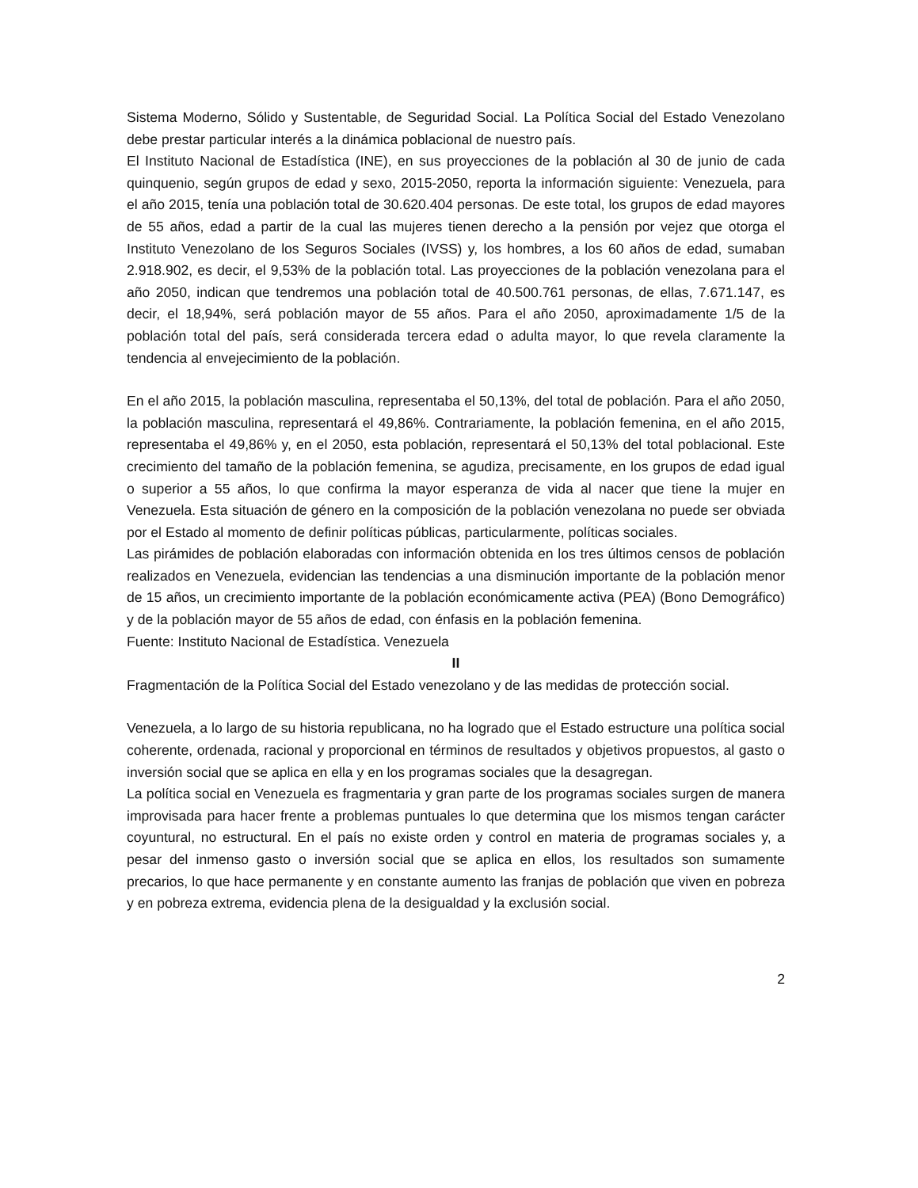Sistema Moderno, Sólido y Sustentable, de Seguridad Social. La Política Social del Estado Venezolano debe prestar particular interés a la dinámica poblacional de nuestro país.
El Instituto Nacional de Estadística (INE), en sus proyecciones de la población al 30 de junio de cada quinquenio, según grupos de edad y sexo, 2015-2050, reporta la información siguiente: Venezuela, para el año 2015, tenía una población total de 30.620.404 personas. De este total, los grupos de edad mayores de 55 años, edad a partir de la cual las mujeres tienen derecho a la pensión por vejez que otorga el Instituto Venezolano de los Seguros Sociales (IVSS) y, los hombres, a los 60 años de edad, sumaban 2.918.902, es decir, el 9,53% de la población total. Las proyecciones de la población venezolana para el año 2050, indican que tendremos una población total de 40.500.761 personas, de ellas, 7.671.147, es decir, el 18,94%, será población mayor de 55 años. Para el año 2050, aproximadamente 1/5 de la población total del país, será considerada tercera edad o adulta mayor, lo que revela claramente la tendencia al envejecimiento de la población.
En el año 2015, la población masculina, representaba el 50,13%, del total de población. Para el año 2050, la población masculina, representará el 49,86%. Contrariamente, la población femenina, en el año 2015, representaba el 49,86% y, en el 2050, esta población, representará el 50,13% del total poblacional. Este crecimiento del tamaño de la población femenina, se agudiza, precisamente, en los grupos de edad igual o superior a 55 años, lo que confirma la mayor esperanza de vida al nacer que tiene la mujer en Venezuela. Esta situación de género en la composición de la población venezolana no puede ser obviada por el Estado al momento de definir políticas públicas, particularmente, políticas sociales.
Las pirámides de población elaboradas con información obtenida en los tres últimos censos de población realizados en Venezuela, evidencian las tendencias a una disminución importante de la población menor de 15 años, un crecimiento importante de la población económicamente activa (PEA) (Bono Demográfico) y de la población mayor de 55 años de edad, con énfasis en la población femenina.
Fuente: Instituto Nacional de Estadística. Venezuela
II
Fragmentación de la Política Social del Estado venezolano y de las medidas de protección social.
Venezuela, a lo largo de su historia republicana, no ha logrado que el Estado estructure una política social coherente, ordenada, racional y proporcional en términos de resultados y objetivos propuestos, al gasto o inversión social que se aplica en ella y en los programas sociales que la desagregan.
La política social en Venezuela es fragmentaria y gran parte de los programas sociales surgen de manera improvisada para hacer frente a problemas puntuales lo que determina que los mismos tengan carácter coyuntural, no estructural. En el país no existe orden y control en materia de programas sociales y, a pesar del inmenso gasto o inversión social que se aplica en ellos, los resultados son sumamente precarios, lo que hace permanente y en constante aumento las franjas de población que viven en pobreza y en pobreza extrema, evidencia plena de la desigualdad y la exclusión social.
2